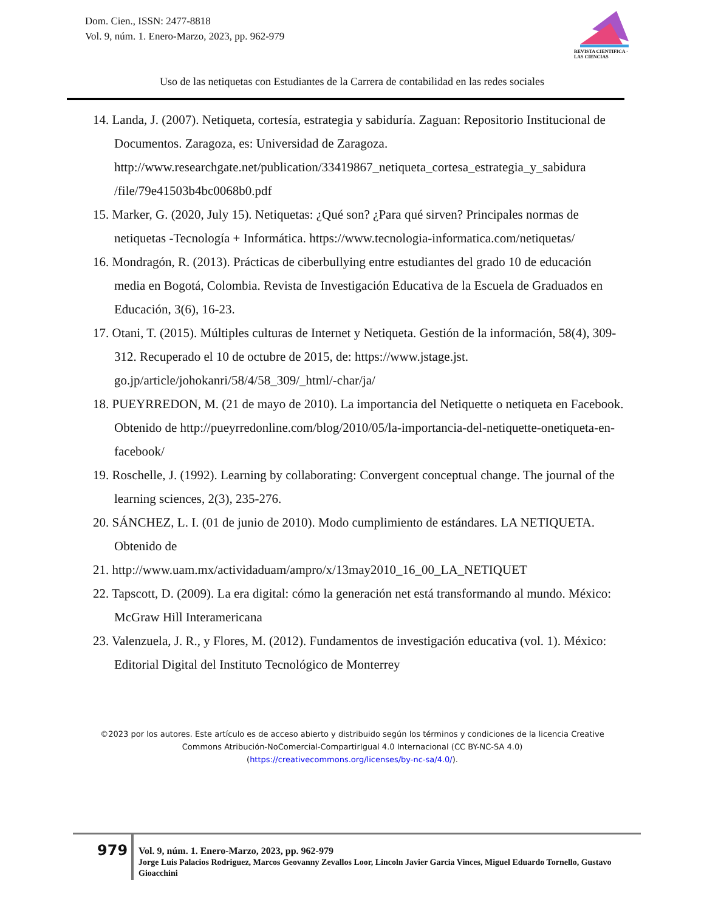Dom. Cien., ISSN: 2477-8818
Vol. 9, núm. 1. Enero-Marzo, 2023, pp. 962-979
REVISTA CIENTIFICA · LAS CIENCIAS
Uso de las netiquetas con Estudiantes de la Carrera de contabilidad en las redes sociales
14. Landa, J. (2007). Netiqueta, cortesía, estrategia y sabiduría. Zaguan: Repositorio Institucional de Documentos. Zaragoza, es: Universidad de Zaragoza. http://www.researchgate.net/publication/33419867_netiqueta_cortesa_estrategia_y_sabidura /file/79e41503b4bc0068b0.pdf
15. Marker, G. (2020, July 15). Netiquetas: ¿Qué son? ¿Para qué sirven? Principales normas de netiquetas -Tecnología + Informática. https://www.tecnologia-informatica.com/netiquetas/
16. Mondragón, R. (2013). Prácticas de ciberbullying entre estudiantes del grado 10 de educación media en Bogotá, Colombia. Revista de Investigación Educativa de la Escuela de Graduados en Educación, 3(6), 16-23.
17. Otani, T. (2015). Múltiples culturas de Internet y Netiqueta. Gestión de la información, 58(4), 309-312. Recuperado el 10 de octubre de 2015, de: https://www.jstage.jst. go.jp/article/johokanri/58/4/58_309/_html/-char/ja/
18. PUEYRREDON, M. (21 de mayo de 2010). La importancia del Netiquette o netiqueta en Facebook. Obtenido de http://pueyrredonline.com/blog/2010/05/la-importancia-del-netiquette-onetiqueta-en-facebook/
19. Roschelle, J. (1992). Learning by collaborating: Convergent conceptual change. The journal of the learning sciences, 2(3), 235-276.
20. SÁNCHEZ, L. I. (01 de junio de 2010). Modo cumplimiento de estándares. LA NETIQUETA. Obtenido de
21. http://www.uam.mx/actividaduam/ampro/x/13may2010_16_00_LA_NETIQUET
22. Tapscott, D. (2009). La era digital: cómo la generación net está transformando al mundo. México: McGraw Hill Interamericana
23. Valenzuela, J. R., y Flores, M. (2012). Fundamentos de investigación educativa (vol. 1). México: Editorial Digital del Instituto Tecnológico de Monterrey
©2023 por los autores. Este artículo es de acceso abierto y distribuido según los términos y condiciones de la licencia Creative Commons Atribución-NoComercial-CompartirIgual 4.0 Internacional (CC BY-NC-SA 4.0)
(https://creativecommons.org/licenses/by-nc-sa/4.0/).
979
Vol. 9, núm. 1. Enero-Marzo, 2023, pp. 962-979
Jorge Luis Palacios Rodriguez, Marcos Geovanny Zevallos Loor, Lincoln Javier Garcia Vinces, Miguel Eduardo Tornello, Gustavo Gioacchini